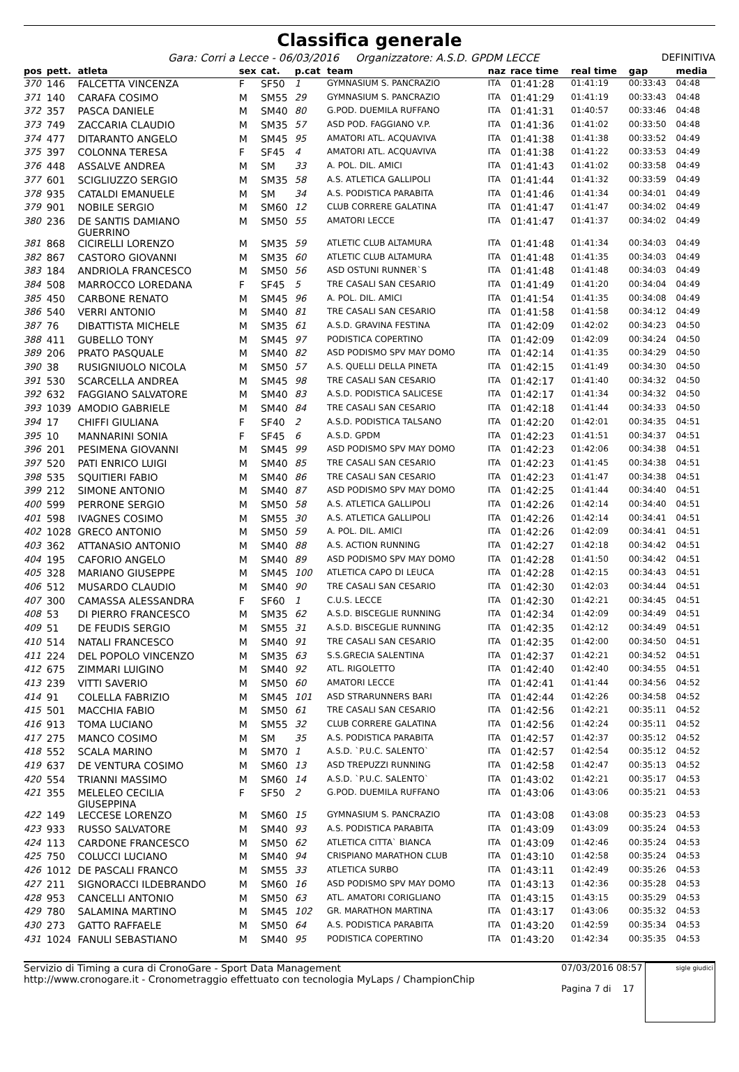Classifica generale
Gara: Corri a Lecce - 06/03/2016 Organizzatore: A.S.D. GPDM LECCE DEFINITIVA
| pos | pett. | atleta | sex | cat. | p.cat | team | naz | race time | real time | gap | media |
| --- | --- | --- | --- | --- | --- | --- | --- | --- | --- | --- | --- |
| 370 | 146 | FALCETTA VINCENZA | F | SF50 | 1 | GYMNASIUM S. PANCRAZIO | ITA | 01:41:28 | 01:41:19 | 00:33:43 | 04:48 |
| 371 | 140 | CARAFA COSIMO | M | SM55 | 29 | GYMNASIUM S. PANCRAZIO | ITA | 01:41:29 | 01:41:19 | 00:33:43 | 04:48 |
| 372 | 357 | PASCA DANIELE | M | SM40 | 80 | G.POD. DUEMILA RUFFANO | ITA | 01:41:31 | 01:40:57 | 00:33:46 | 04:48 |
| 373 | 749 | ZACCARIA CLAUDIO | M | SM35 | 57 | ASD POD. FAGGIANO V.P. | ITA | 01:41:36 | 01:41:02 | 00:33:50 | 04:48 |
| 374 | 477 | DITARANTO ANGELO | M | SM45 | 95 | AMATORI ATL. ACQUAVIVA | ITA | 01:41:38 | 01:41:38 | 00:33:52 | 04:49 |
| 375 | 397 | COLONNA TERESA | F | SF45 | 4 | AMATORI ATL. ACQUAVIVA | ITA | 01:41:38 | 01:41:22 | 00:33:53 | 04:49 |
| 376 | 448 | ASSALVE ANDREA | M | SM | 33 | A. POL. DIL. AMICI | ITA | 01:41:43 | 01:41:02 | 00:33:58 | 04:49 |
| 377 | 601 | SCIGLIUZZO SERGIO | M | SM35 | 58 | A.S. ATLETICA GALLIPOLI | ITA | 01:41:44 | 01:41:32 | 00:33:59 | 04:49 |
| 378 | 935 | CATALDI EMANUELE | M | SM | 34 | A.S. PODISTICA PARABITA | ITA | 01:41:46 | 01:41:34 | 00:34:01 | 04:49 |
| 379 | 901 | NOBILE SERGIO | M | SM60 | 12 | CLUB CORRERE GALATINA | ITA | 01:41:47 | 01:41:47 | 00:34:02 | 04:49 |
| 380 | 236 | DE SANTIS DAMIANO GUERRINO | M | SM50 | 55 | AMATORI LECCE | ITA | 01:41:47 | 01:41:37 | 00:34:02 | 04:49 |
| 381 | 868 | CICIRELLI LORENZO | M | SM35 | 59 | ATLETIC CLUB ALTAMURA | ITA | 01:41:48 | 01:41:34 | 00:34:03 | 04:49 |
| 382 | 867 | CASTORO GIOVANNI | M | SM35 | 60 | ATLETIC CLUB ALTAMURA | ITA | 01:41:48 | 01:41:35 | 00:34:03 | 04:49 |
| 383 | 184 | ANDRIOLA FRANCESCO | M | SM50 | 56 | ASD OSTUNI RUNNER`S | ITA | 01:41:48 | 01:41:48 | 00:34:03 | 04:49 |
| 384 | 508 | MARROCCO LOREDANA | F | SF45 | 5 | TRE CASALI SAN CESARIO | ITA | 01:41:49 | 01:41:20 | 00:34:04 | 04:49 |
| 385 | 450 | CARBONE RENATO | M | SM45 | 96 | A. POL. DIL. AMICI | ITA | 01:41:54 | 01:41:35 | 00:34:08 | 04:49 |
| 386 | 540 | VERRI ANTONIO | M | SM40 | 81 | TRE CASALI SAN CESARIO | ITA | 01:41:58 | 01:41:58 | 00:34:12 | 04:49 |
| 387 | 76 | DIBATTISTA MICHELE | M | SM35 | 61 | A.S.D. GRAVINA FESTINA | ITA | 01:42:09 | 01:42:02 | 00:34:23 | 04:50 |
| 388 | 411 | GUBELLO TONY | M | SM45 | 97 | PODISTICA COPERTINO | ITA | 01:42:09 | 01:42:09 | 00:34:24 | 04:50 |
| 389 | 206 | PRATO PASQUALE | M | SM40 | 82 | ASD PODISMO SPV MAY DOMO | ITA | 01:42:14 | 01:41:35 | 00:34:29 | 04:50 |
| 390 | 38 | RUSIGNIUOLO NICOLA | M | SM50 | 57 | A.S. QUELLI DELLA PINETA | ITA | 01:42:15 | 01:41:49 | 00:34:30 | 04:50 |
| 391 | 530 | SCARCELLA ANDREA | M | SM45 | 98 | TRE CASALI SAN CESARIO | ITA | 01:42:17 | 01:41:40 | 00:34:32 | 04:50 |
| 392 | 632 | FAGGIANO SALVATORE | M | SM40 | 83 | A.S.D. PODISTICA SALICESE | ITA | 01:42:17 | 01:41:34 | 00:34:32 | 04:50 |
| 393 | 1039 | AMODIO GABRIELE | M | SM40 | 84 | TRE CASALI SAN CESARIO | ITA | 01:42:18 | 01:41:44 | 00:34:33 | 04:50 |
| 394 | 17 | CHIFFI GIULIANA | F | SF40 | 2 | A.S.D. PODISTICA TALSANO | ITA | 01:42:20 | 01:42:01 | 00:34:35 | 04:51 |
| 395 | 10 | MANNARINI SONIA | F | SF45 | 6 | A.S.D. GPDM | ITA | 01:42:23 | 01:41:51 | 00:34:37 | 04:51 |
| 396 | 201 | PESIMENA GIOVANNI | M | SM45 | 99 | ASD PODISMO SPV MAY DOMO | ITA | 01:42:23 | 01:42:06 | 00:34:38 | 04:51 |
| 397 | 520 | PATI ENRICO LUIGI | M | SM40 | 85 | TRE CASALI SAN CESARIO | ITA | 01:42:23 | 01:41:45 | 00:34:38 | 04:51 |
| 398 | 535 | SQUITIERI FABIO | M | SM40 | 86 | TRE CASALI SAN CESARIO | ITA | 01:42:23 | 01:41:47 | 00:34:38 | 04:51 |
| 399 | 212 | SIMONE ANTONIO | M | SM40 | 87 | ASD PODISMO SPV MAY DOMO | ITA | 01:42:25 | 01:41:44 | 00:34:40 | 04:51 |
| 400 | 599 | PERRONE SERGIO | M | SM50 | 58 | A.S. ATLETICA GALLIPOLI | ITA | 01:42:26 | 01:42:14 | 00:34:40 | 04:51 |
| 401 | 598 | IVAGNES COSIMO | M | SM55 | 30 | A.S. ATLETICA GALLIPOLI | ITA | 01:42:26 | 01:42:14 | 00:34:41 | 04:51 |
| 402 | 1028 | GRECO ANTONIO | M | SM50 | 59 | A. POL. DIL. AMICI | ITA | 01:42:26 | 01:42:09 | 00:34:41 | 04:51 |
| 403 | 362 | ATTANASIO ANTONIO | M | SM40 | 88 | A.S. ACTION RUNNING | ITA | 01:42:27 | 01:42:18 | 00:34:42 | 04:51 |
| 404 | 195 | CAFORIO ANGELO | M | SM40 | 89 | ASD PODISMO SPV MAY DOMO | ITA | 01:42:28 | 01:41:50 | 00:34:42 | 04:51 |
| 405 | 328 | MARIANO GIUSEPPE | M | SM45 | 100 | ATLETICA CAPO DI LEUCA | ITA | 01:42:28 | 01:42:15 | 00:34:43 | 04:51 |
| 406 | 512 | MUSARDO CLAUDIO | M | SM40 | 90 | TRE CASALI SAN CESARIO | ITA | 01:42:30 | 01:42:03 | 00:34:44 | 04:51 |
| 407 | 300 | CAMASSA ALESSANDRA | F | SF60 | 1 | C.U.S. LECCE | ITA | 01:42:30 | 01:42:21 | 00:34:45 | 04:51 |
| 408 | 53 | DI PIERRO FRANCESCO | M | SM35 | 62 | A.S.D. BISCEGLIE RUNNING | ITA | 01:42:34 | 01:42:09 | 00:34:49 | 04:51 |
| 409 | 51 | DE FEUDIS SERGIO | M | SM55 | 31 | A.S.D. BISCEGLIE RUNNING | ITA | 01:42:35 | 01:42:12 | 00:34:49 | 04:51 |
| 410 | 514 | NATALI FRANCESCO | M | SM40 | 91 | TRE CASALI SAN CESARIO | ITA | 01:42:35 | 01:42:00 | 00:34:50 | 04:51 |
| 411 | 224 | DEL POPOLO VINCENZO | M | SM35 | 63 | S.S.GRECIA SALENTINA | ITA | 01:42:37 | 01:42:21 | 00:34:52 | 04:51 |
| 412 | 675 | ZIMMARI LUIGINO | M | SM40 | 92 | ATL. RIGOLETTO | ITA | 01:42:40 | 01:42:40 | 00:34:55 | 04:51 |
| 413 | 239 | VITTI SAVERIO | M | SM50 | 60 | AMATORI LECCE | ITA | 01:42:41 | 01:41:44 | 00:34:56 | 04:52 |
| 414 | 91 | COLELLA FABRIZIO | M | SM45 | 101 | ASD STRARUNNERS BARI | ITA | 01:42:44 | 01:42:26 | 00:34:58 | 04:52 |
| 415 | 501 | MACCHIA FABIO | M | SM50 | 61 | TRE CASALI SAN CESARIO | ITA | 01:42:56 | 01:42:21 | 00:35:11 | 04:52 |
| 416 | 913 | TOMA LUCIANO | M | SM55 | 32 | CLUB CORRERE GALATINA | ITA | 01:42:56 | 01:42:24 | 00:35:11 | 04:52 |
| 417 | 275 | MANCO COSIMO | M | SM | 35 | A.S. PODISTICA PARABITA | ITA | 01:42:57 | 01:42:37 | 00:35:12 | 04:52 |
| 418 | 552 | SCALA MARINO | M | SM70 | 1 | A.S.D. `P.U.C. SALENTO` | ITA | 01:42:57 | 01:42:54 | 00:35:12 | 04:52 |
| 419 | 637 | DE VENTURA COSIMO | M | SM60 | 13 | ASD TREPUZZI RUNNING | ITA | 01:42:58 | 01:42:47 | 00:35:13 | 04:52 |
| 420 | 554 | TRIANNI MASSIMO | M | SM60 | 14 | A.S.D. `P.U.C. SALENTO` | ITA | 01:43:02 | 01:42:21 | 00:35:17 | 04:53 |
| 421 | 355 | MELELEO CECILIA GIUSEPPINA | F | SF50 | 2 | G.POD. DUEMILA RUFFANO | ITA | 01:43:06 | 01:43:06 | 00:35:21 | 04:53 |
| 422 | 149 | LECCESE LORENZO | M | SM60 | 15 | GYMNASIUM S. PANCRAZIO | ITA | 01:43:08 | 01:43:08 | 00:35:23 | 04:53 |
| 423 | 933 | RUSSO SALVATORE | M | SM40 | 93 | A.S. PODISTICA PARABITA | ITA | 01:43:09 | 01:43:09 | 00:35:24 | 04:53 |
| 424 | 113 | CARDONE FRANCESCO | M | SM50 | 62 | ATLETICA CITTA` BIANCA | ITA | 01:43:09 | 01:42:46 | 00:35:24 | 04:53 |
| 425 | 750 | COLUCCI LUCIANO | M | SM40 | 94 | CRISPIANO MARATHON CLUB | ITA | 01:43:10 | 01:42:58 | 00:35:24 | 04:53 |
| 426 | 1012 | DE PASCALI FRANCO | M | SM55 | 33 | ATLETICA SURBO | ITA | 01:43:11 | 01:42:49 | 00:35:26 | 04:53 |
| 427 | 211 | SIGNORACCI ILDEBRANDO | M | SM60 | 16 | ASD PODISMO SPV MAY DOMO | ITA | 01:43:13 | 01:42:36 | 00:35:28 | 04:53 |
| 428 | 953 | CANCELLI ANTONIO | M | SM50 | 63 | ATL. AMATORI CORIGLIANO | ITA | 01:43:15 | 01:43:15 | 00:35:29 | 04:53 |
| 429 | 780 | SALAMINA MARTINO | M | SM45 | 102 | GR. MARATHON MARTINA | ITA | 01:43:17 | 01:43:06 | 00:35:32 | 04:53 |
| 430 | 273 | GATTO RAFFAELE | M | SM50 | 64 | A.S. PODISTICA PARABITA | ITA | 01:43:20 | 01:42:59 | 00:35:34 | 04:53 |
| 431 | 1024 | FANULI SEBASTIANO | M | SM40 | 95 | PODISTICA COPERTINO | ITA | 01:43:20 | 01:42:34 | 00:35:35 | 04:53 |
Servizio di Timing a cura di CronoGare - Sport Data Management
http://www.cronogare.it - Cronometraggio effettuato con tecnologia MyLaps / ChampionChip
07/03/2016 08:57
Pagina 7 di 17
sigle giudici